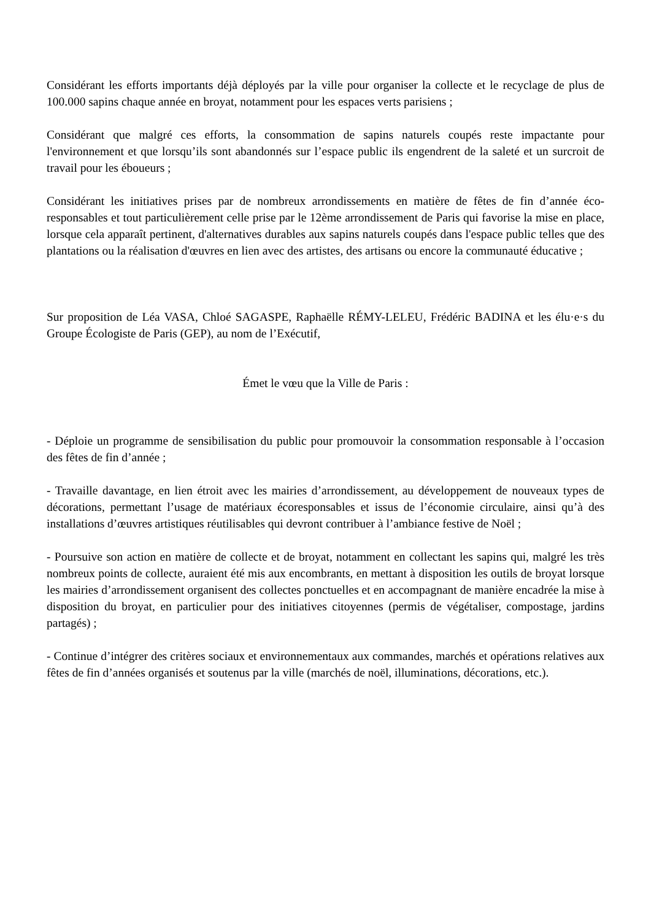Considérant les efforts importants déjà déployés par la ville pour organiser la collecte et le recyclage de plus de 100.000 sapins chaque année en broyat, notamment pour les espaces verts parisiens ;
Considérant que malgré ces efforts, la consommation de sapins naturels coupés reste impactante pour l'environnement et que lorsqu’ils sont abandonnés sur l’espace public ils engendrent de la saleté et un surcroit de travail pour les éboueurs ;
Considérant les initiatives prises par de nombreux arrondissements en matière de fêtes de fin d’année éco-responsables et tout particulièrement celle prise par le 12ème arrondissement de Paris qui favorise la mise en place, lorsque cela apparaît pertinent, d'alternatives durables aux sapins naturels coupés dans l'espace public telles que des plantations ou la réalisation d'œuvres en lien avec des artistes, des artisans ou encore la communauté éducative ;
Sur proposition de Léa VASA, Chloé SAGASPE, Raphaëlle RÉMY-LELEU, Frédéric BADINA et les élu·e·s du Groupe Écologiste de Paris (GEP), au nom de l’Exécutif,
Émet le vœu que la Ville de Paris :
- Déploie un programme de sensibilisation du public pour promouvoir la consommation responsable à l’occasion des fêtes de fin d’année ;
- Travaille davantage, en lien étroit avec les mairies d’arrondissement, au développement de nouveaux types de décorations, permettant l’usage de matériaux écoresponsables et issus de l’économie circulaire, ainsi qu’à des installations d’œuvres artistiques réutilisables qui devront contribuer à l’ambiance festive de Noël ;
- Poursuive son action en matière de collecte et de broyat, notamment en collectant les sapins qui, malgré les très nombreux points de collecte, auraient été mis aux encombrants, en mettant à disposition les outils de broyat lorsque les mairies d’arrondissement organisent des collectes ponctuelles et en accompagnant de manière encadrée la mise à disposition du broyat, en particulier pour des initiatives citoyennes (permis de végétaliser, compostage, jardins partagés) ;
- Continue d’intégrer des critères sociaux et environnementaux aux commandes, marchés et opérations relatives aux fêtes de fin d’années organisés et soutenus par la ville (marchés de noël, illuminations, décorations, etc.).